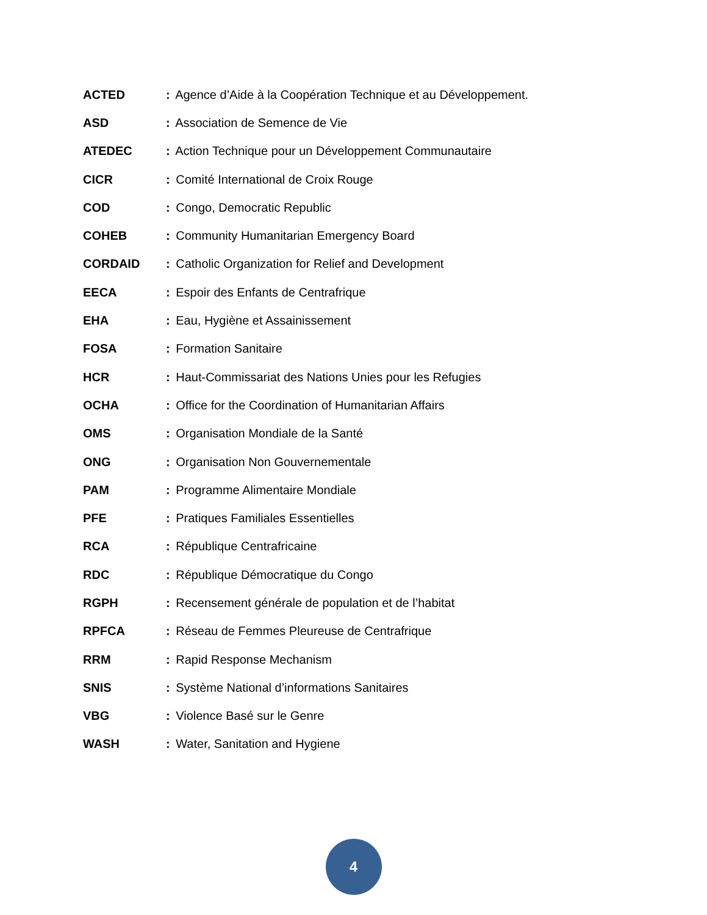ACTED: Agence d’Aide à la Coopération Technique et au Développement.
ASD: Association de Semence de Vie
ATEDEC: Action Technique pour un Développement Communautaire
CICR: Comité International de Croix Rouge
COD: Congo, Democratic Republic
COHEB: Community Humanitarian Emergency Board
CORDAID: Catholic Organization for Relief and Development
EECA: Espoir des Enfants de Centrafrique
EHA: Eau, Hygiène et Assainissement
FOSA: Formation Sanitaire
HCR: Haut-Commissariat des Nations Unies pour les Refugies
OCHA: Office for the Coordination of Humanitarian Affairs
OMS: Organisation Mondiale de la Santé
ONG: Organisation Non Gouvernementale
PAM: Programme Alimentaire Mondiale
PFE: Pratiques Familiales Essentielles
RCA: République Centrafricaine
RDC: République Démocratique du Congo
RGPH: Recensement générale de population et de l’habitat
RPFCA: Réseau de Femmes Pleureuse de Centrafrique
RRM: Rapid Response Mechanism
SNIS: Système National d’informations Sanitaires
VBG: Violence Basé sur le Genre
WASH: Water, Sanitation and Hygiene
4